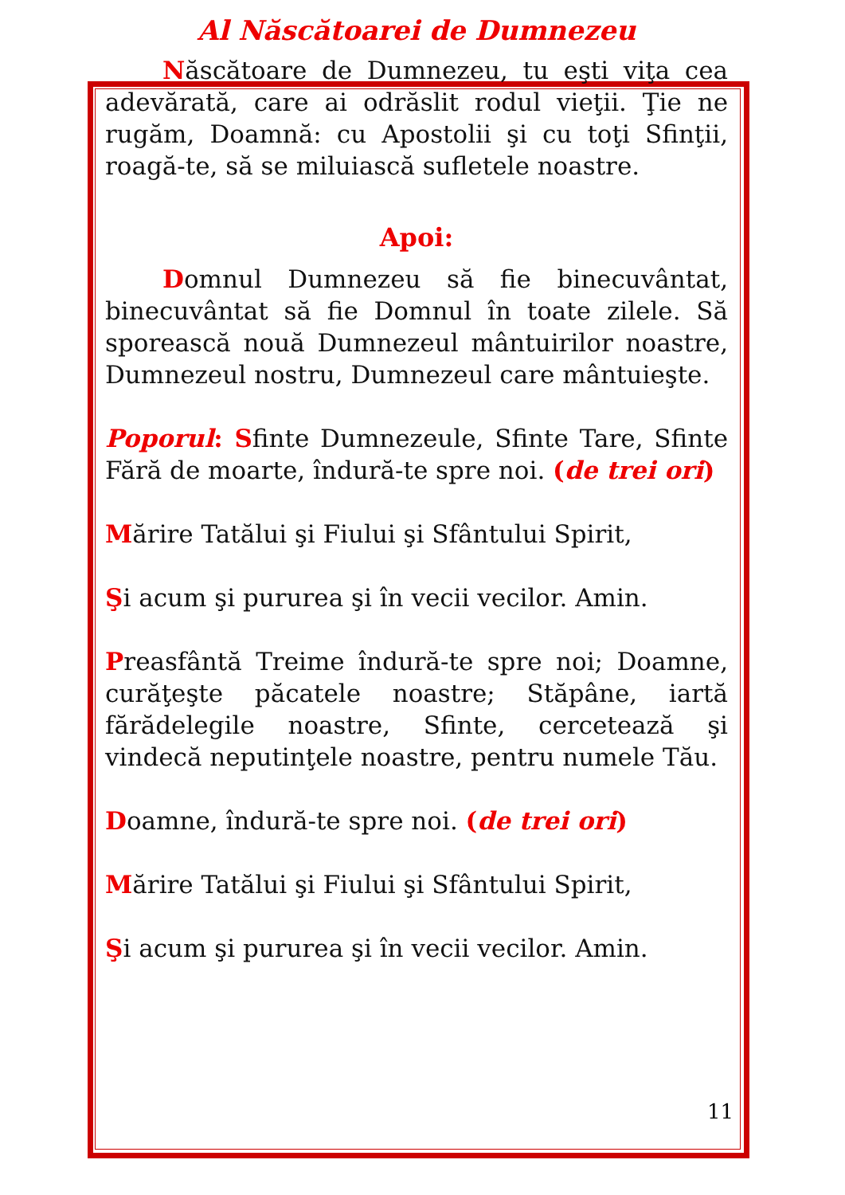Al Născătoarei de Dumnezeu
Născătoare de Dumnezeu, tu eşti viţa cea adevărată, care ai odrăslit rodul vieţii. Ţie ne rugăm, Doamnă: cu Apostolii şi cu toţi Sfinţii, roagă-te, să se miluiască sufletele noastre.
Apoi:
Domnul Dumnezeu să fie binecuvântat, binecuvântat să fie Domnul în toate zilele. Să sporească nouă Dumnezeul mântuirilor noastre, Dumnezeul nostru, Dumnezeul care mântuieşte.
Poporul: Sfinte Dumnezeule, Sfinte Tare, Sfinte Fără de moarte, îndură-te spre noi. (de trei ori)
Mărire Tatălui şi Fiului şi Sfântului Spirit,
Şi acum şi pururea şi în vecii vecilor. Amin.
Preasfântă Treime îndură-te spre noi; Doamne, curăţeşte păcatele noastre; Stăpâne, iartă fărădelegile noastre, Sfinte, cercetează şi vindecă neputinţele noastre, pentru numele Tău.
Doamne, îndură-te spre noi. (de trei ori)
Mărire Tatălui şi Fiului şi Sfântului Spirit,
Şi acum şi pururea şi în vecii vecilor. Amin.
11